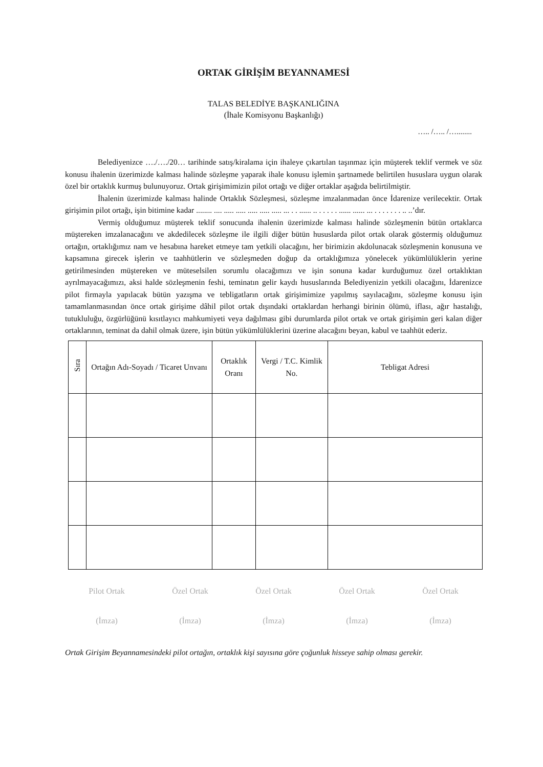ORTAK GİRİŞİM BEYANNAMESİ
TALAS BELEDİYE BAŞKANLIĞINA
(İhale Komisyonu Başkanlığı)
….. /….. /…........
Belediyenizce …./…./20… tarihinde satış/kiralama için ihaleye çıkartılan taşınmaz için müşterek teklif vermek ve söz konusu ihalenin üzerimizde kalması halinde sözleşme yaparak ihale konusu işlemin şartnamede belirtilen hususlara uygun olarak özel bir ortaklık kurmuş bulunuyoruz. Ortak girişimimizin pilot ortağı ve diğer ortaklar aşağıda belirtilmiştir.
İhalenin üzerimizde kalması halinde Ortaklık Sözleşmesi, sözleşme imzalanmadan önce İdarenize verilecektir. Ortak girişimin pilot ortağı, işin bitimine kadar ........ .... ..... ..... ..... ..... ..... ... . . ...... .. . . . . . ...... ...... ... . . . . . . . .. ..’dır.
Vermiş olduğumuz müşterek teklif sonucunda ihalenin üzerimizde kalması halinde sözleşmenin bütün ortaklarca müştereken imzalanacağını ve akdedilecek sözleşme ile ilgili diğer bütün hususlarda pilot ortak olarak göstermiş olduğumuz ortağın, ortaklığımız nam ve hesabına hareket etmeye tam yetkili olacağını, her birimizin akdolunacak sözleşmenin konusuna ve kapsamına girecek işlerin ve taahhütlerin ve sözleşmeden doğup da ortaklığımıza yönelecek yükümlülüklerin yerine getirilmesinden müştereken ve müteselsilen sorumlu olacağımızı ve işin sonuna kadar kurduğumuz özel ortaklıktan ayrılmayacağımızı, aksi halde sözleşmenin feshi, teminatın gelir kaydı hususlarında Belediyenizin yetkili olacağını, İdarenizce pilot firmayla yapılacak bütün yazışma ve tebligatların ortak girişimimize yapılmış sayılacağını, sözleşme konusu işin tamamlanmasından önce ortak girişime dâhil pilot ortak dışındaki ortaklardan herhangi birinin ölümü, iflası, ağır hastalığı, tutukluluğu, özgürlüğünü kısıtlayıcı mahkumiyeti veya dağılması gibi durumlarda pilot ortak ve ortak girişimin geri kalan diğer ortaklarının, teminat da dahil olmak üzere, işin bütün yükümlülüklerini üzerine alacağını beyan, kabul ve taahhüt ederiz.
| Sıra | Ortağın Adı-Soyadı / Ticaret Unvanı | Ortaklık Oranı | Vergi / T.C. Kimlik No. | Tebligat Adresi |
| --- | --- | --- | --- | --- |
Pilot Ortak Özel Ortak Özel Ortak Özel Ortak Özel Ortak
(İmza) (İmza) (İmza) (İmza) (İmza)
Ortak Girişim Beyannamesindeki pilot ortağın, ortaklık kişi sayısına göre çoğunluk hisseye sahip olması gerekir.